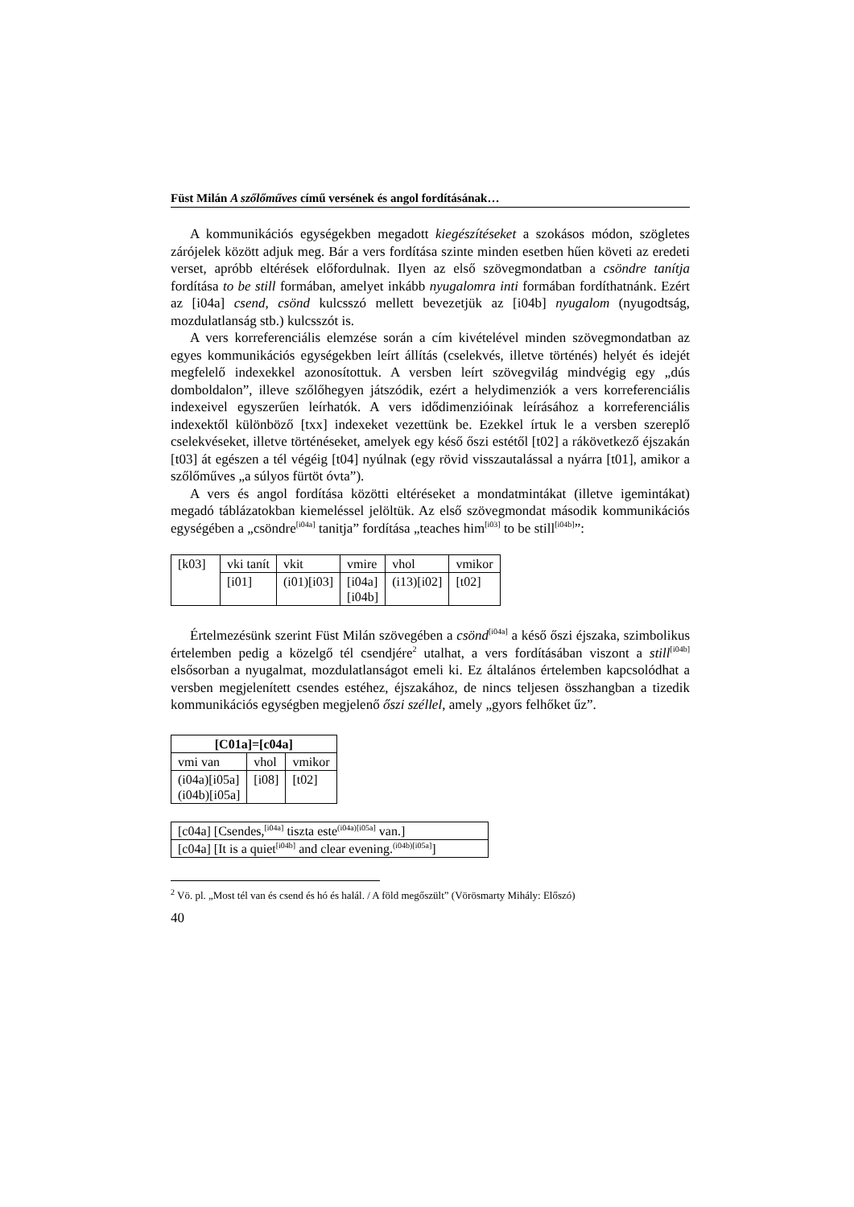Füst Milán A szőlőműves című versének és angol fordításának…
A kommunikációs egységekben megadott kiegészítéseket a szokásos módon, szögletes zárójelek között adjuk meg. Bár a vers fordítása szinte minden esetben hűen követi az eredeti verset, apróbb eltérések előfordulnak. Ilyen az első szöveg­mondatban a csöndre tanítja fordítása to be still formában, amelyet inkább nyu­galomra inti formában fordíthatnánk. Ezért az [i04a] csend, csönd kulcsszó mellett bevezetjük az [i04b] nyugalom (nyugodtság, mozdulatlanság stb.) kulcsszót is.
A vers korreferenciális elemzése során a cím kivételével minden szövegmon­datban az egyes kommunikációs egységekben leírt állítás (cselekvés, illetve tör­ténés) helyét és idejét megfelelő indexekkel azonosítottuk. A versben leírt szö­vegvilág mindvégig egy „dús domboldalon”, illeve szőlőhegyen játszódik, ezért a helydimenziók a vers korreferenciális indexeivel egyszerűen leírhatók. A vers idődimenzióinak leírásához a korreferenciális indexektől különböző [txx] in­dexeket vezettünk be. Ezekkel írtuk le a versben szereplő cselekvéseket, illetve történéseket, amelyek egy késő őszi estétől [t02] a rákövetkező éjszakán [t03] át egészen a tél végéig [t04] nyúlnak (egy rövid visszautalással a nyárra [t01], ami­kor a szőlőműves „a súlyos fürtöt óvta”).
A vers és angol fordítása közötti eltéréseket a mondatmintákat (illetve ige­mintákat) megadó táblázatokban kiemeléssel jelöltük. Az első szövegmondat második kommunikációs egységében a „csöndre<sup>[i04a]</sup> tanitja” fordítása „teaches him<sup>[i03]</sup> to be still<sup>[i04b]</sup>”:
| [k03] | vki tanít | vkit | vmire | vhol | vmikor |
| | [i01] | (i01)[i03] | [i04a] [i04b] | (i13)[i02] | [t02] |
Értelmezésünk szerint Füst Milán szövegében a csönd<sup>[i04a]</sup> a késő őszi éjsza­ka, szimbolikus értelemben pedig a közelgő tél csendjére<sup>2</sup> utalhat, a vers fordítá­sában viszont a still<sup>[i04b]</sup> elsősorban a nyugalmat, mozdulatlanságot emeli ki. Ez általános értelemben kapcsolódhat a versben megjelenített csendes estéhez, éj­szakához, de nincs teljesen összhangban a tizedik kommunikációs egységben megjelenő őszi széllel, amely „gyors felhőket űz”.
| [C01a]=[c04a] | | |
| --- | --- | --- |
| vmi van | vhol | vmikor |
| (i04a)[i05a] (i04b)[i05a] | [i08] | [t02] |
| [c04a] [Csendes,<sup>[i04a]</sup> tiszta este<sup>(i04a)[i05a]</sup> van.] |
| [c04a] [It is a quiet<sup>[i04b]</sup> and clear evening.<sup>(i04b)[i05a]</sup>] |
<sup>2</sup> Vö. pl. „Most tél van és csend és hó és halál. / A föld megőszült” (Vörösmarty Mihály: Előszó)
40